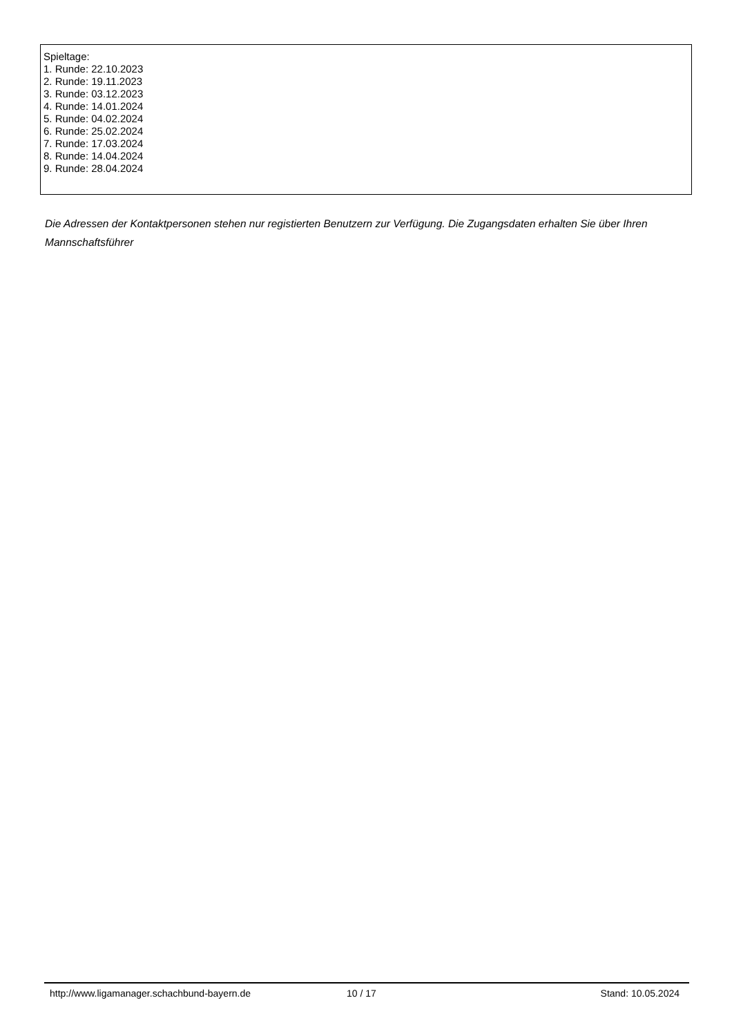Spieltage:
1. Runde: 22.10.2023
2. Runde: 19.11.2023
3. Runde: 03.12.2023
4. Runde: 14.01.2024
5. Runde: 04.02.2024
6. Runde: 25.02.2024
7. Runde: 17.03.2024
8. Runde: 14.04.2024
9. Runde: 28.04.2024
Die Adressen der Kontaktpersonen stehen nur registierten Benutzern zur Verfügung. Die Zugangsdaten erhalten Sie über Ihren Mannschaftsführer
http://www.ligamanager.schachbund-bayern.de 10 / 17 Stand: 10.05.2024